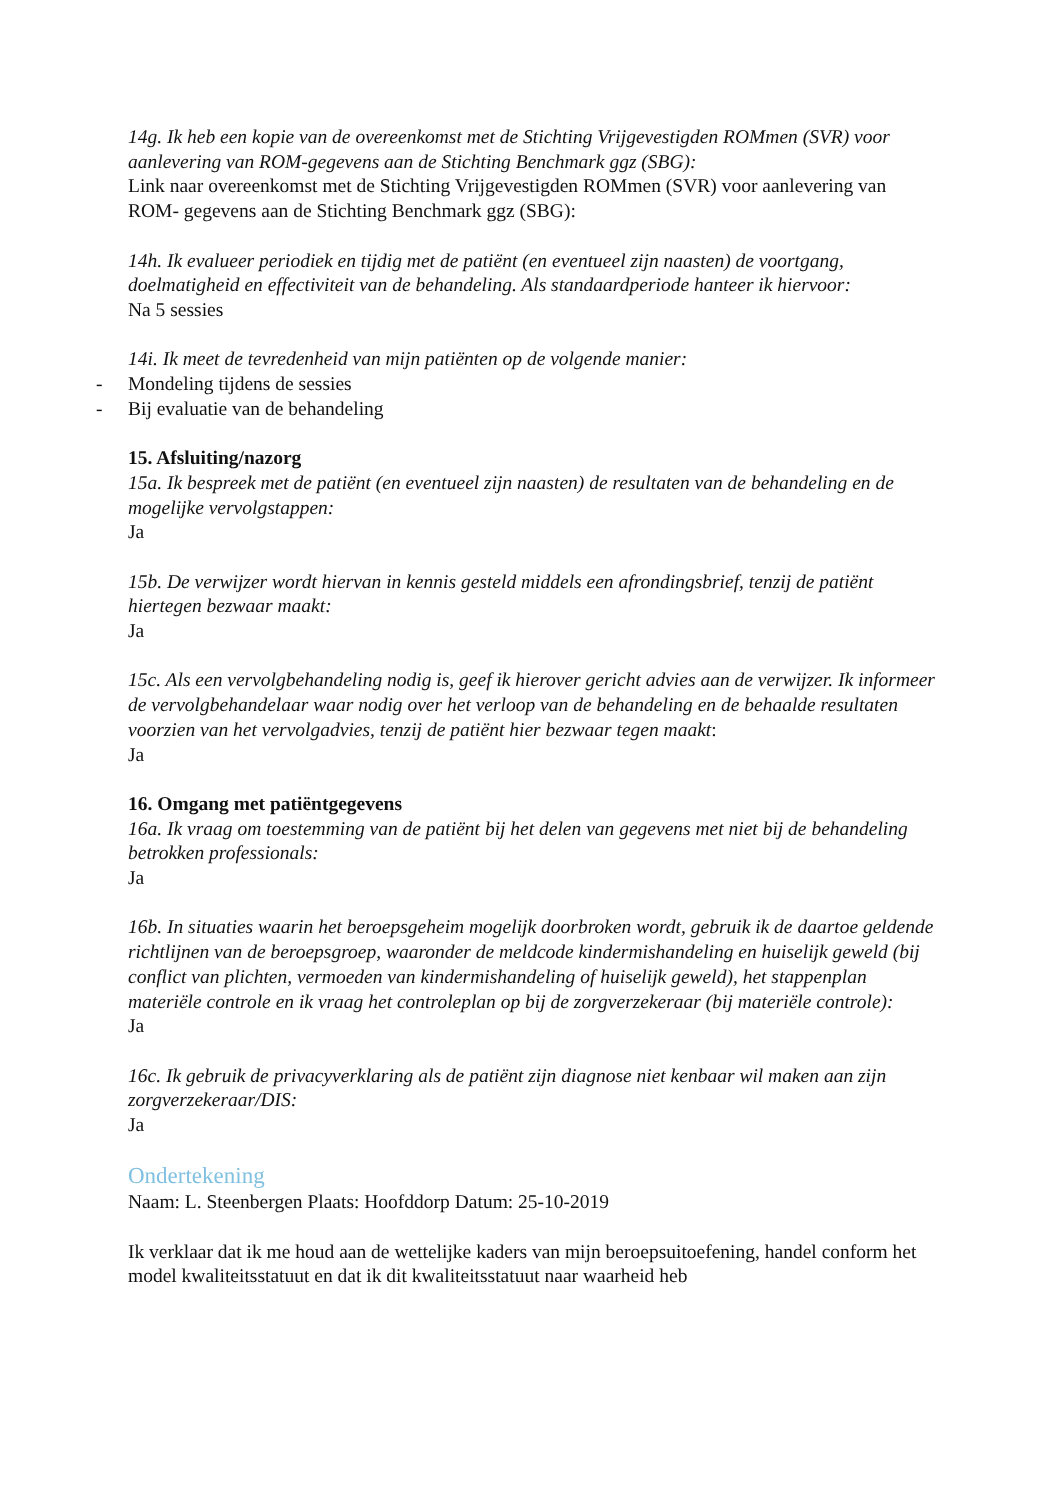14g. Ik heb een kopie van de overeenkomst met de Stichting Vrijgevestigden ROMmen (SVR) voor aanlevering van ROM-gegevens aan de Stichting Benchmark ggz (SBG):
Link naar overeenkomst met de Stichting Vrijgevestigden ROMmen (SVR) voor aanlevering van ROM- gegevens aan de Stichting Benchmark ggz (SBG):
14h. Ik evalueer periodiek en tijdig met de patiënt (en eventueel zijn naasten) de voortgang, doelmatigheid en effectiviteit van de behandeling. Als standaardperiode hanteer ik hiervoor:
Na 5 sessies
14i. Ik meet de tevredenheid van mijn patiënten op de volgende manier:
- Mondeling tijdens de sessies
- Bij evaluatie van de behandeling
15. Afsluiting/nazorg
15a. Ik bespreek met de patiënt (en eventueel zijn naasten) de resultaten van de behandeling en de mogelijke vervolgstappen:
Ja
15b. De verwijzer wordt hiervan in kennis gesteld middels een afrondingsbrief, tenzij de patiënt hiertegen bezwaar maakt:
Ja
15c. Als een vervolgbehandeling nodig is, geef ik hierover gericht advies aan de verwijzer. Ik informeer de vervolgbehandelaar waar nodig over het verloop van de behandeling en de behaalde resultaten voorzien van het vervolgadvies, tenzij de patiënt hier bezwaar tegen maakt:
Ja
16. Omgang met patiëntgegevens
16a. Ik vraag om toestemming van de patiënt bij het delen van gegevens met niet bij de behandeling betrokken professionals:
Ja
16b. In situaties waarin het beroepsgeheim mogelijk doorbroken wordt, gebruik ik de daartoe geldende richtlijnen van de beroepsgroep, waaronder de meldcode kindermishandeling en huiselijk geweld (bij conflict van plichten, vermoeden van kindermishandeling of huiselijk geweld), het stappenplan materiële controle en ik vraag het controleplan op bij de zorgverzekeraar (bij materiële controle):
Ja
16c. Ik gebruik de privacyverklaring als de patiënt zijn diagnose niet kenbaar wil maken aan zijn zorgverzekeraar/DIS:
Ja
Ondertekening
Naam: L. Steenbergen Plaats: Hoofddorp Datum: 25-10-2019
Ik verklaar dat ik me houd aan de wettelijke kaders van mijn beroepsuitoefening, handel conform het model kwaliteitsstatuut en dat ik dit kwaliteitsstatuut naar waarheid heb